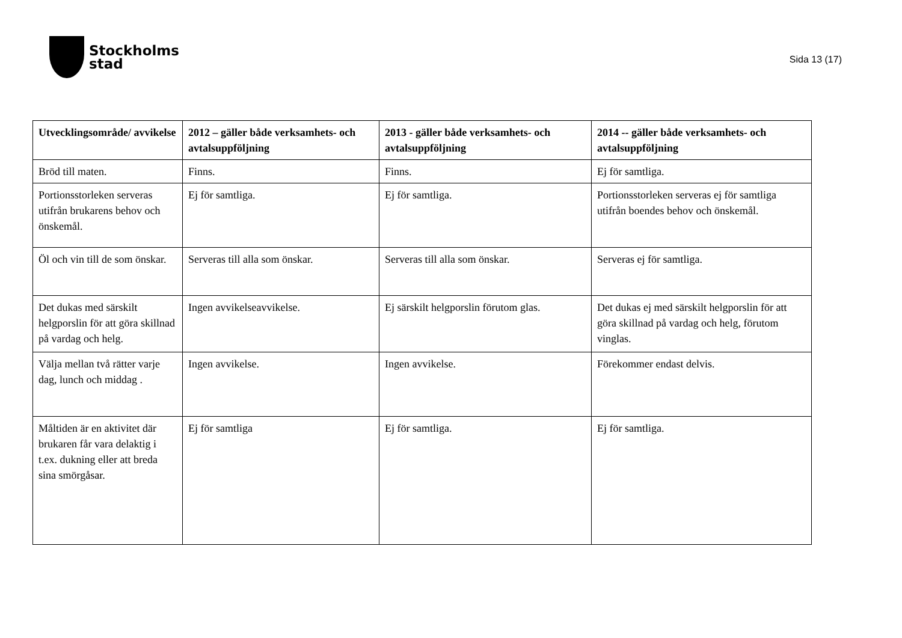Stockholms
stad
Sida 13 (17)
| Utvecklingsområde/ avvikelse | 2012 – gäller både verksamhets- och avtalsuppföljning | 2013 - gäller både verksamhets- och avtalsuppföljning | 2014 -- gäller både verksamhets- och avtalsuppföljning |
| --- | --- | --- | --- |
| Bröd till maten. | Finns. | Finns. | Ej för samtliga. |
| Portionsstorleken serveras utifrån brukarens behov och önskemål. | Ej för samtliga. | Ej för samtliga. | Portionsstorleken serveras ej för samtliga utifrån boendes behov och önskemål. |
| Öl och vin till de som önskar. | Serveras till alla som önskar. | Serveras till alla som önskar. | Serveras ej för samtliga. |
| Det dukas med särskilt helgporslin för att göra skillnad på vardag och helg. | Ingen avvikelseavvikelse. | Ej särskilt helgporslin förutom glas. | Det dukas ej med särskilt helgporslin för att göra skillnad på vardag och helg, förutom vinglas. |
| Välja mellan två rätter varje dag, lunch och middag . | Ingen avvikelse. | Ingen avvikelse. | Förekommer endast delvis. |
| Måltiden är en aktivitet där brukaren får vara delaktig i t.ex. dukning eller att breda sina smörgåsar. | Ej för samtliga | Ej för samtliga. | Ej för samtliga. |